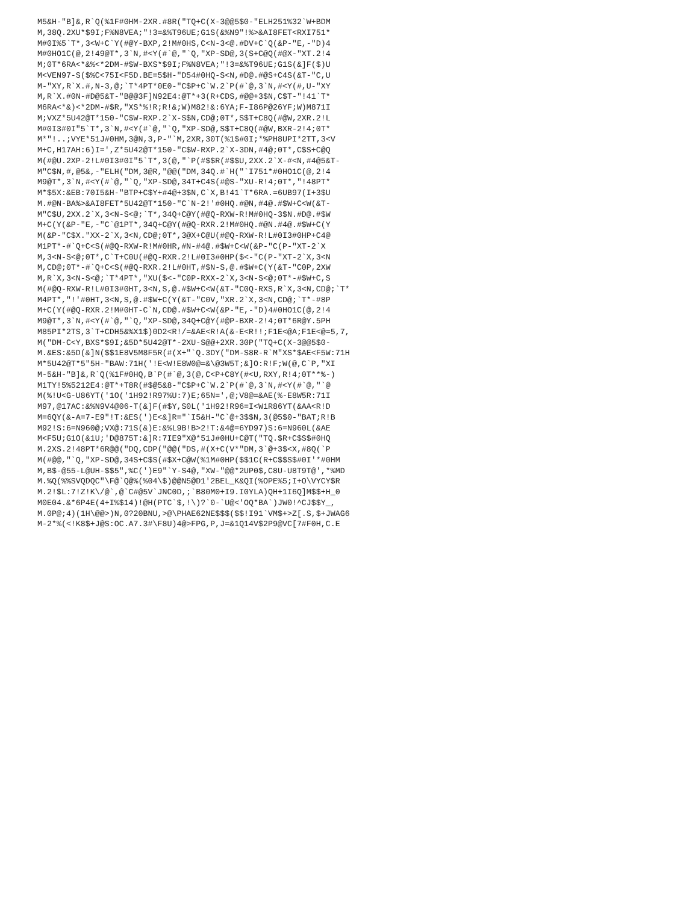M5&H-"B]&,R`Q(%1F#0HM-2XR.#8R("TQ+C(X-3@@5$0-"ELH251%32`W+BDM
M,38Q.2XU*$9I;F%N8VEA;"!3=&%T96UE;G1S(&%N9"!%>&AI8FET<RXI751*
M#0I%5`T*,3<W+C`Y(#@Y-BXP,2!M#0HS,C<N-3<@.#DV+C`Q(&P-"E,-"D)4
M#0HO1C(@,2!49@T*,3`N,#<Y(#`@,"`Q,"XP-SD@,3(S+C@Q(#@X-"XT.2!4
M;0T*6RA<*&%<*2DM-#$W-BXS*$9I;F%N8VEA;"!3=&%T96UE;G1S(&]F($)U
M<VEN97-S($%C<75I<F5D.BE=5$H-"D54#0HQ-S<N,#D@.#@S+C4S(&T-"C,U
M-"XY,R`X.#,N-3,@;`T*4PT*0E0-"C$P+C`W.2`P(#`@,3`N,#<Y(#,U-"XY
M,R`X.#0N-#D@5&T-"B@@3F]N92E4:@T*+3(R+CDS,#@@+3$N,C$T-"!41`T*
M6RA<*&)<*2DM-#$R,"XS*%!R;R!&;W)M82!&:6YA;F-I86P@26YF;W)M871I
M;VXZ*5U42@T*150-"C$W-RXP.2`X-S$N,CD@;0T*,S$T+C8Q(#@W,2XR.2!L
M#0I3#0I"5`T*,3`N,#<Y(#`@,"`Q,"XP-SD@,S$T+C8Q(#@W,BXR-2!4;0T*
M*"!..;VYE*51J#0HM,3@N,3,P-"`M,2XR,30T(%1$#0I;*%PH8UPI*2TT,3<V
M+C,H17AH:6)I=',Z*5U42@T*150-"C$W-RXP.2`X-3DN,#4@;0T*,C$S+C@Q
M(#@U.2XP-2!L#0I3#0I"5`T*,3(@,"`P(#$$R(#$$U,2XX.2`X-#<N,#4@5&T-
M"C$N,#,@5&,-"ELH("DM,3@R,"@@("DM,34Q.#`H("`I751*#0HO1C(@,2!4
M9@T*,3`N,#<Y(#`@,"`Q,"XP-SD@,34T+C4S(#@S-"XU-R!4;0T*,"!48PT*
M*$5X:&EB:70I5&H-"BTP+C$Y+#4@+3$N,C`X,B!41`T*6RA.=6UB97(I+3$U
M.#@N-BA%>&AI8FET*5U42@T*150-"C`N-2!'#0HQ.#@N,#4@.#$W+C<W(&T-
M"C$U,2XX.2`X,3<N-S<@;`T*,34Q+C@Y(#@Q-RXW-R!M#0HQ-3$N.#D@.#$W
M+C(Y(&P-"E,-"C`@1PT*,34Q+C@Y(#@Q-RXR.2!M#0HQ.#@N.#4@.#$W+C(Y
M(&P-"C$X."XX-2`X,3<N,CD@;0T*,3@X+C@U(#@Q-RXW-R!L#0I3#0HP+C4@
M1PT*-#`Q+C<S(#@Q-RXW-R!M#0HR,#N-#4@.#$W+C<W(&P-"C(P-"XT-2`X
M,3<N-S<@;0T*,C`T+C0U(#@Q-RXR.2!L#0I3#0HP($<-"C(P-"XT-2`X,3<N
M,CD@;0T*-#`Q+C<S(#@Q-RXR.2!L#0HT,#$N-S,@.#$W+C(Y(&T-"C0P,2XW
M,R`X,3<N-S<@;`T*4PT*,"XU($<-"C0P-RXX-2`X,3<N-S<@;0T*-#$W+C,S
M(#@Q-RXW-R!L#0I3#0HT,3<N,S,@.#$W+C<W(&T-"C0Q-RXS,R`X,3<N,CD@;`T*
M4PT*,"!'#0HT,3<N,S,@.#$W+C(Y(&T-"C0V,"XR.2`X,3<N,CD@;`T*-#8P
M+C(Y(#@Q-RXR.2!M#0HT-C`N,CD@.#$W+C<W(&P-"E,-"D)4#0HO1C(@,2!4
M9@T*,3`N,#<Y(#`@,"`Q,"XP-SD@,34Q+C@Y(#@P-BXR-2!4;0T*6R@Y.5PH
M85PI*2TS,3`T+CDH5&%X1$)0D2<R!/=&AE<R!A(&-E<R!!;F1E<@A;F1E<@=5,7,
M("DM-C<Y,BXS*$9I;&5D*5U42@T*-2XU-S@@+2XR.30P("TQ+C(X-3@@5$0-
M.&ES:&5D(&]N($$1E8V5M8F5R(#(X+"`Q.3DY("DM-S8R-R`M"XS*$AE<F5W:71H
M*5U42@T*5"5H-"BAW:71H('!E<W!E8W0@=&\@3W5T;&]O:R!F;W(@,C`P,"XI
M-5&H-"B]&,R`Q(%1F#0HQ,B`P(#`@,3(@,C<P+C8Y(#<U,RXY,R!4;0T**%-)
M1TY!5%5212E4:@T*+T8R(#$@5&8-"C$P+C`W.2`P(#`@,3`N,#<Y(#`@,"`@
M(%!U<G-U86YT('1O('1H92!R97%U:7)E;65N=',@;V8@=&AE(%-E8W5R:71I
M97,@17AC:&%N9V4@06-T(&]F(#$Y,S0L('1H92!R96=I<W1R86YT(&AA<R!D
M=6QY(&-A=7-E9"!T:&ES(')E<&]R="`I5&H-"C`@+3$$N,3(@5$0-"BAT;R!B
M92!S:6=N960@;VX@:71S(&)E:&%L9B!B>2!T:&4@=6YD97)S:6=N960L(&AE
M<F5U;G1O(&1U;'D@875T:&]R:7IE9"X@*51J#0HU+C@T("TQ.$R+C$S$#0HQ
M.2XS.2!48PT*6R@@("DQ,CDP("@@("DS,#(X+C(V*"DM,3`@+3$<X,#8Q(`P
M(#@@,"`Q,"XP-SD@,34S+C$S(#$X+C@W(%1M#0HP($$1C(R+C$$S$#0I'*#0HM
M,B$-@55-L@UH-$$5",%C(')E9"`Y-S4@,"XW-"@@*2UP0$,C8U-U8T9T@',*%MD
M.%Q(%%SVQDQC"\F@`Q@%(%04\$)@@N5@D1'2BEL_K&QI(%OPE%5;I+O\VYCY$R
M.2!$L:7!Z!K\/@`,@`C#@5V`JNC0D,;`B80M0+I9.I0YLA)QH+1I6Q]M$$+H_0
M0E04.&*6P4E(4+I%$14)!@H(PTC`$,!\)?`0-`U@<'OQ*BA`)JW0!^CJ$$Y_,
M.0P@;4)(1H\@@>)N,0?20BNU,>@\PHAE62NE$$$($$!I91`VM$+>Z[.S,$+JWAG6
M-2*%(<!K8$+J@S:OC.A7.3#\F8U)4@>FPG,P,J=&1Q14V$2P9@VC[7#F0H,C.E